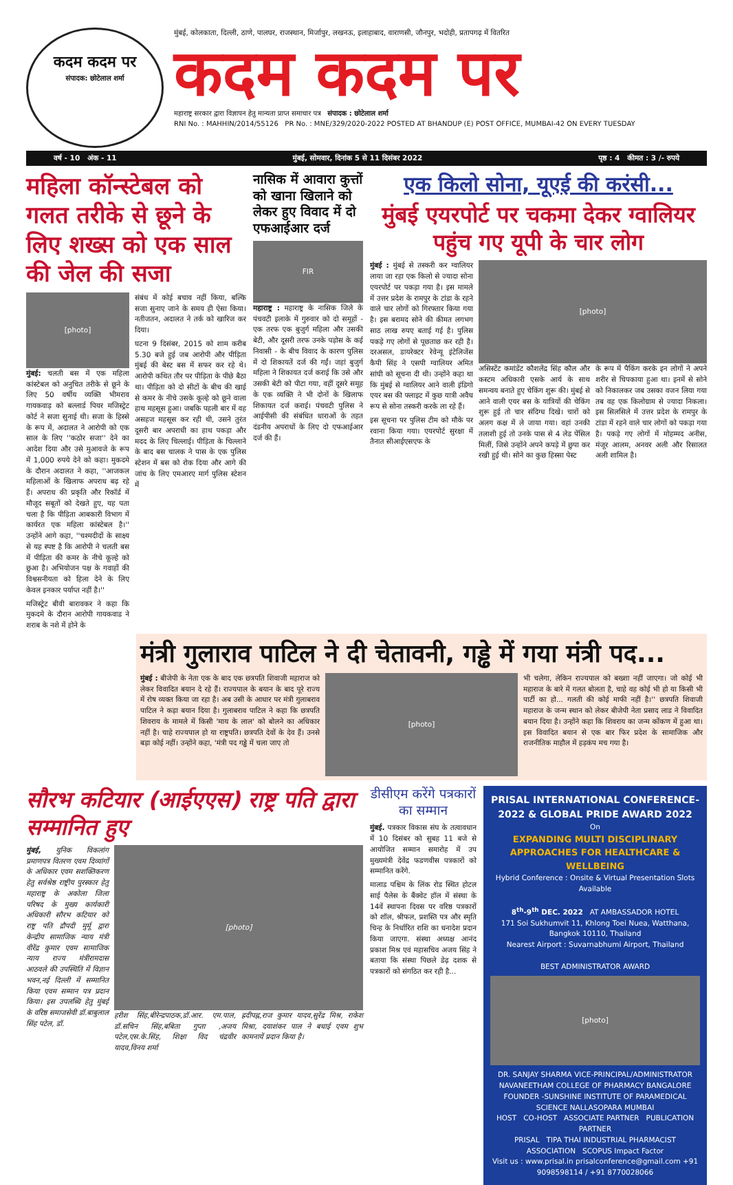कदम कदम पर
संपादक: छोटेलाल शर्मा
मुंबई, कोलकाता, दिल्ली, ठाणे, पालघर, राजस्थान, मिर्जापुर, लखनऊ, इलाहाबाद, वाराणसी, जौनपुर, भदोही, प्रतापगढ़ में वितरित
कदम कदम पर
महाराष्ट्र सरकार द्वारा विज्ञापन हेतु मान्यता प्राप्त समाचार पत्र संपादक : छोटेलाल शर्मा
RNI No. : MAHHIN/2014/55126 PR No. : MNE/329/2020-2022 POSTED AT BHANDUP (E) POST OFFICE, MUMBAI-42 ON EVERY TUESDAY
वर्ष - 10 अंक - 11 मुंबई, सोमवार, दिनांक 5 से 11 दिसंबर 2022 पृष्ठ : 4 कीमत : 3 /- रुपये
महिला कॉन्स्टेबल को गलत तरीके से छूने के लिए शख्स को एक साल की जेल की सजा
[photo]
मुंबई: चलती बस में एक महिला कांस्टेबल को अनुचित तरीके से छूने के लिए 50 वर्षीय व्यक्ति भीमराव गायकवाड़ को बल्लार्ड पियर मजिस्ट्रेट कोर्ट ने सजा सुनाई थी। सजा के हिस्से के रूप में, अदालत ने आरोपी को एक साल के लिए ''कठोर सजा'' देने का आदेश दिया और उसे मुआवजे के रूप में 1,000 रुपये देने को कहा। मुकदमे के दौरान अदालत ने कहा, ''आजकल महिलाओं के खिलाफ अपराध बढ़ रहे हैं। अपराध की प्रकृति और रिकॉर्ड में मौजूद सबूतों को देखते हुए, यह पता चला है कि पीड़िता आबकारी विभाग में कार्यरत एक महिला कांस्टेबल है।'' उन्होंने आगे कहा, ''चश्मदीदों के साक्ष्य से यह स्पष्ट है कि आरोपी ने चलती बस में पीड़िता की कमर के नीचे कूल्हे को छुआ है। अभियोजन पक्ष के गवाहों की विश्वसनीयता को हिला देने के लिए केवल इनकार पर्याप्त नहीं है।''
मजिस्ट्रेट बीवी बारावकर ने कहा कि मुकदमे के दौरान आरोपी गायकवाड ने शराब के नशे में होने के
संबंध में कोई बचाव नहीं किया, बल्कि सजा सुनाए जाने के समय ही ऐसा किया। नतीजतन, अदालत ने तर्क को खारिज कर दिया।
घटना 9 दिसंबर, 2015 को शाम करीब 5.30 बजे हुई जब आरोपी और पीड़िता मुंबई की बेस्ट बस में सफर कर रहे थे। आरोपी कथित तौर पर पीड़िता के पीछे बैठा था। पीड़िता को दो सीटों के बीच की खाई से कमर के नीचे उसके कूल्हे को छूने वाला हाथ महसूस हुआ। जबकि पहली बार में वह असहज महसूस कर रही थी, उसने तुरंत दूसरी बार अपराधी का हाथ पकड़ा और मदद के लिए चिल्लाई। पीड़िता के चिल्लाने के बाद बस चालक ने पास के एक पुलिस स्टेशन में बस को रोक दिया और आगे की जांच के लिए एमआरए मार्ग पुलिस स्टेशन में
नासिक में आवारा कुत्तों को खाना खिलाने को लेकर हुए विवाद में दो एफआईआर दर्ज
FIR
महाराष्ट्र : महाराष्ट्र के नासिक जिले के पंचवटी इलाके में गुरुवार को दो समूहों - एक तरफ एक बुजुर्ग महिला और उसकी बेटी, और दूसरी तरफ उनके पड़ोस के कई निवासी - के बीच विवाद के कारण पुलिस में दो शिकायतें दर्ज की गईं। जहां बुजुर्ग महिला ने शिकायत दर्ज कराई कि उसे और उसकी बेटी को पीटा गया, वहीं दूसरे समूह के एक व्यक्ति ने भी दोनों के खिलाफ शिकायत दर्ज कराई। पंचवटी पुलिस ने आईपीसी की संबंधित धाराओं के तहत दंडनीय अपराधों के लिए दो एफआईआर दर्ज की हैं।
एक किलो सोना, यूएई की करंसी...
मुंबई एयरपोर्ट पर चकमा देकर ग्वालियर पहुंच गए यूपी के चार लोग
मुंबई : मुंबई से तस्करी कर ग्वालियर लाया जा रहा एक किलो से ज्यादा सोना एयरपोर्ट पर पकड़ा गया है। इस मामले में उत्तर प्रदेश के रामपुर के टांडा के रहने वाले चार लोगों को गिरफ्तार किया गया है। इस बरामद सोने की कीमत लगभग साठ लाख रुपए बताई गई है। पुलिस पकड़े गए लोगों से पूछताछ कर रही है। दरअसल, डायरेक्टर रेवेन्यू इंटेलिजेंस कैपी सिंह ने एसपी ग्वालियर अमित सांघी को सूचना दी थी। उन्होंने कहा था कि मुंबई से ग्वालियर आने वाली इंडिगो एयर बस की फ्लाइट में कुछ यात्री अवैध रूप से सोना तस्करी करके ला रहे हैं।
इस सूचना पर पुलिस टीम को मौके पर रवाना किया गया। एयरपोर्ट सुरक्षा में तैनात सीआईएसएफ के
[photo]
असिस्टेंट कमांडेंट कौशलेंद्र सिंह कौल और कस्टम अधिकारी एसके आर्य के साथ समन्वय बनाते हुए चेकिंग शुरू की। मुंबई से आने वाली एयर बस के यात्रियों की चेकिंग शुरू हुई तो चार संदिग्ध दिखे। चारों को अलग कक्ष में ले जाया गया। वहां उनकी तलाशी हुई तो उनके पास से 4 लेड पेंसिल मिलीं, जिसे उन्होंने अपने कपड़े में छुपा कर रखी हुई थी। सोने का कुछ हिस्सा पेस्ट
के रूप में पैकिंग करके इन लोगों ने अपने शरीर से चिपकाया हुआ था। इनमें से सोने को निकालकर जब उसका वजन लिया गया तब वह एक किलोग्राम से ज्यादा निकला। इस सिलसिले में उत्तर प्रदेश के रामपुर के टांडा में रहने वाले चार लोगों को पकड़ा गया है। पकड़े गए लोगों में मोहम्मद अनीस, मंजूर आलम, अनवर अली और रिसालत अली शामिल है।
मंत्री गुलाराव पाटिल ने दी चेतावनी, गड्ढे में गया मंत्री पद...
मुंबई : बीजेपी के नेता एक के बाद एक छत्रपति शिवाजी महाराज को लेकर विवादित बयान दे रहे हैं। राज्यपाल के बयान के बाद पूरे राज्य में रोष व्यक्त किया जा रहा है। अब उसी के आधार पर मंत्री गुलाबराव पाटिल ने कड़ा बयान दिया है। गुलाबराव पाटिल ने कहा कि छत्रपति शिवराय के मामले में किसी 'माय के लाल' को बोलने का अधिकार नहीं है। चाहे राज्यपाल हो या राष्ट्रपति। छत्रपति देवों के देव हैं। उनसे बड़ा कोई नहीं। उन्होंने कहा, 'मंत्री पद गड्ढे में चला जाए तो
[photo]
भी चलेगा, लेकिन राज्यपाल को बख्शा नहीं जाएगा। जो कोई भी महाराज के बारे में गलत बोलता है, चाहे वह कोई भी हो या किसी भी पार्टी का हो... गलती की कोई माफी नहीं है।'' छत्रपति शिवाजी महाराज के जन्म स्थान को लेकर बीजेपी नेता प्रसाद लाड ने विवादित बयान दिया है। उन्होंने कहा कि शिवराय का जन्म कोंकण में हुआ था। इस विवादित बयान से एक बार फिर प्रदेश के सामाजिक और राजनीतिक माहौल में हड़कंप मच गया है।
सौरभ कटियार (आईएएस) राष्ट्र पति द्वारा सम्मानित हुए
मुंबई, युनिक विकलांग प्रमाणपत्र वितरण एवम दिव्यांगों के अधिकार एवम सशक्तिकरण हेतु सर्वश्रेष्ठ राष्ट्रीय पुरस्कार हेतु महाराष्ट्र के अकोला जिला परिषद के मुख्य कार्यकारी अधिकारी सौरभ कटियार को राष्ट्र पति द्रौपदी मुर्मू द्वारा केन्द्रीय सामाजिक न्याय मंत्री वीरेंद्र कुमार एवम सामाजिक न्याय राज्य मंत्रीरामदास आठवले की उपस्थिति में विज्ञान भवन,नई दिल्ली में सम्मानित किया एवम सम्मान पत्र प्रदान किया। इस उपलब्धि हेतु मुंबई के वरिष्ठ समाजसेवी डॉ.बाबुलाल सिंह पटेल, डॉ.
[photo]
हरीश सिंह,बीरेन्द्रपाठक,डॉ.आर. एम.पाल, डॉ.सचिन सिंह,बबिता गुप्ता ,अजय पटेल,एस.के.सिंह, शिक्षा विद चंद्रवीर यादव,विनय शर्मा
ह्रदीपह्न,राज कुमार यादव,सुरेंद्र मिश्र, राकेश मिश्रा, दयाशंकर पाल ने बधाई एवम शुभ कामनायें प्रदान किया है।
डीसीएम करेंगे पत्रकारों का सम्मान
मुंबई. पत्रकार विकास संघ के तत्वावधान में 10 दिसंबर को सुबह 11 बजे से आयोजित सम्मान समारोह में उप मुख्यमंत्री देवेंद्र फडणवीस पत्रकारों को सम्मानित करेंगे.
मालाड पश्चिम के लिंक रोड स्थित होटल साई पैलेस के बैंक्वेट हॉल में संस्था के 14वें स्थापना दिवस पर वरिष्ठ पत्रकारों को शॉल, श्रीफल, प्रशस्ति पत्र और स्मृति चिन्ह के निर्धारित राशि का धनादेश प्रदान किया जाएगा. संस्था अध्यक्ष आनंद प्रकाश मिश्र एवं महासचिव अजय सिंह ने बताया कि संस्था पिछले डेढ़ दशक से पत्रकारों को संगठित कर रही है...
PRISAL INTERNATIONAL CONFERENCE-2022 & GLOBAL PRIDE AWARD 2022
On
EXPANDING MULTI DISCIPLINARY APPROACHES FOR HEALTHCARE & WELLBEING
Hybrid Conference : Onsite & Virtual Presentation Slots Available
8<sup>th</sup>-9<sup>th</sup> DEC. 2022 AT AMBASSADOR HOTEL
171 Soi Sukhumvit 11, Khlong Toei Nuea, Watthana, Bangkok 10110, Thailand
Nearest Airport : Suvarnabhumi Airport, Thailand
BEST ADMINISTRATOR AWARD
[photo]
DR. SANJAY SHARMA VICE-PRINCIPAL/ADMINISTRATOR NAVANEETHAM COLLEGE OF PHARMACY BANGALORE FOUNDER -SUNSHINE INSTITUTE OF PARAMEDICAL SCIENCE NALLASOPARA MUMBAI
HOST CO-HOST ASSOCIATE PARTNER PUBLICATION PARTNER
PRISAL TIPA THAI INDUSTRIAL PHARMACIST ASSOCIATION SCOPUS Impact Factor
Visit us : www.prisal.in prisalconference@gmail.com +91 9098598114 / +91 8770028066